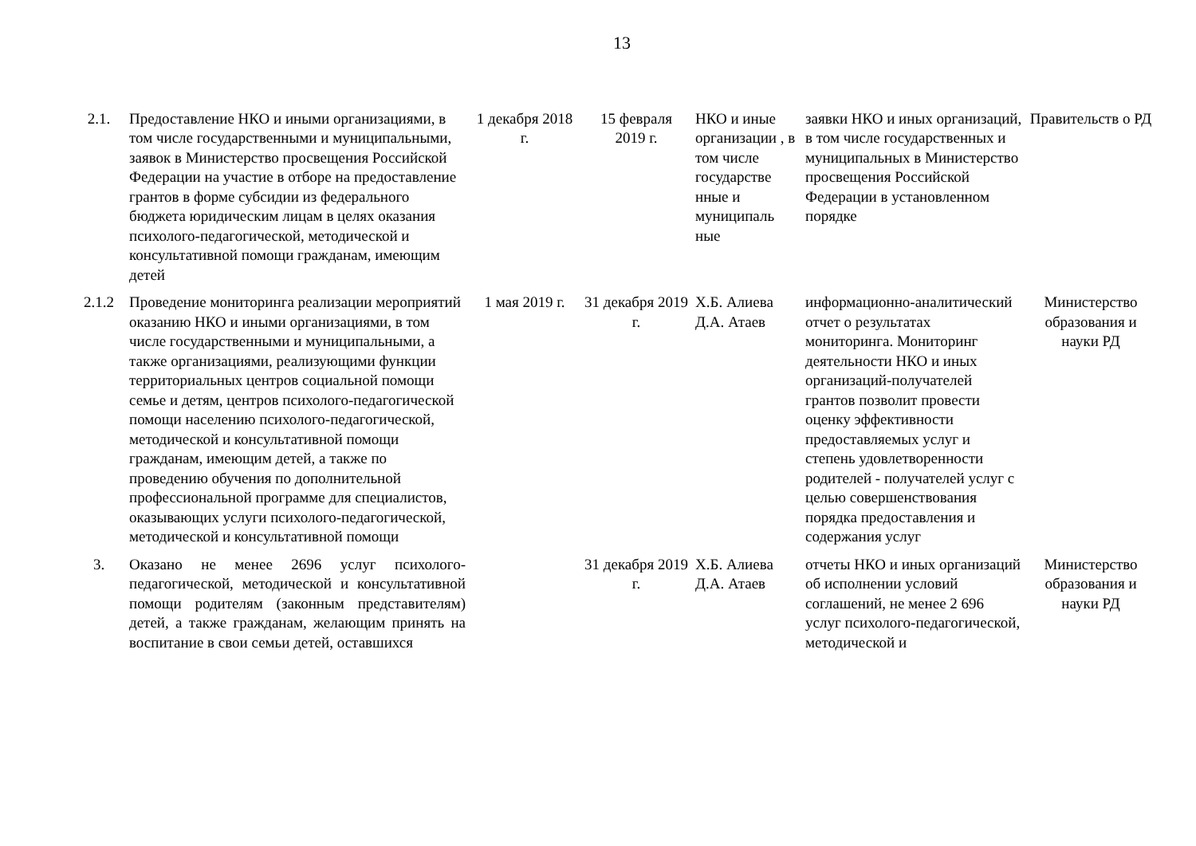13
| 2.1. | Предоставление НКО и иными организациями, в том числе государственными и муниципальными, заявок в Министерство просвещения Российской Федерации на участие в отборе на предоставление грантов в форме субсидии из федерального бюджета юридическим лицам в целях оказания психолого-педагогической, методической и консультативной помощи гражданам, имеющим детей | 1 декабря 2018 г. | 15 февраля 2019 г. | НКО и иные организации , в том числе государстве нные и муниципаль ные | заявки НКО и иных организаций, в том числе государственных и муниципальных в Министерство просвещения Российской Федерации в установленном порядке | Правительств о РД |
| 2.1.2 | Проведение мониторинга реализации мероприятий оказанию НКО и иными организациями, в том числе государственными и муниципальными, а также организациями, реализующими функции территориальных центров социальной помощи семье и детям, центров психолого-педагогической помощи населению психолого-педагогической, методической и консультативной помощи гражданам, имеющим детей, а также по проведению обучения по дополнительной профессиональной программе для специалистов, оказывающих услуги психолого-педагогической, методической и консультативной помощи | 1 мая 2019 г. | 31 декабря 2019 г. | Х.Б. Алиева Д.А. Атаев | информационно-аналитический отчет о результатах мониторинга. Мониторинг деятельности НКО и иных организаций-получателей грантов позволит провести оценку эффективности предоставляемых услуг и степень удовлетворенности родителей - получателей услуг с целью совершенствования порядка предоставления и содержания услуг | Министерство образования и науки РД |
| 3. | Оказано не менее 2696 услуг психолого-педагогической, методической и консультативной помощи родителям (законным представителям) детей, а также гражданам, желающим принять на воспитание в свои семьи детей, оставшихся | | 31 декабря 2019 г. | Х.Б. Алиева Д.А. Атаев | отчеты НКО и иных организаций об исполнении условий соглашений, не менее 2 696 услуг психолого-педагогической, методической и | Министерство образования и науки РД |